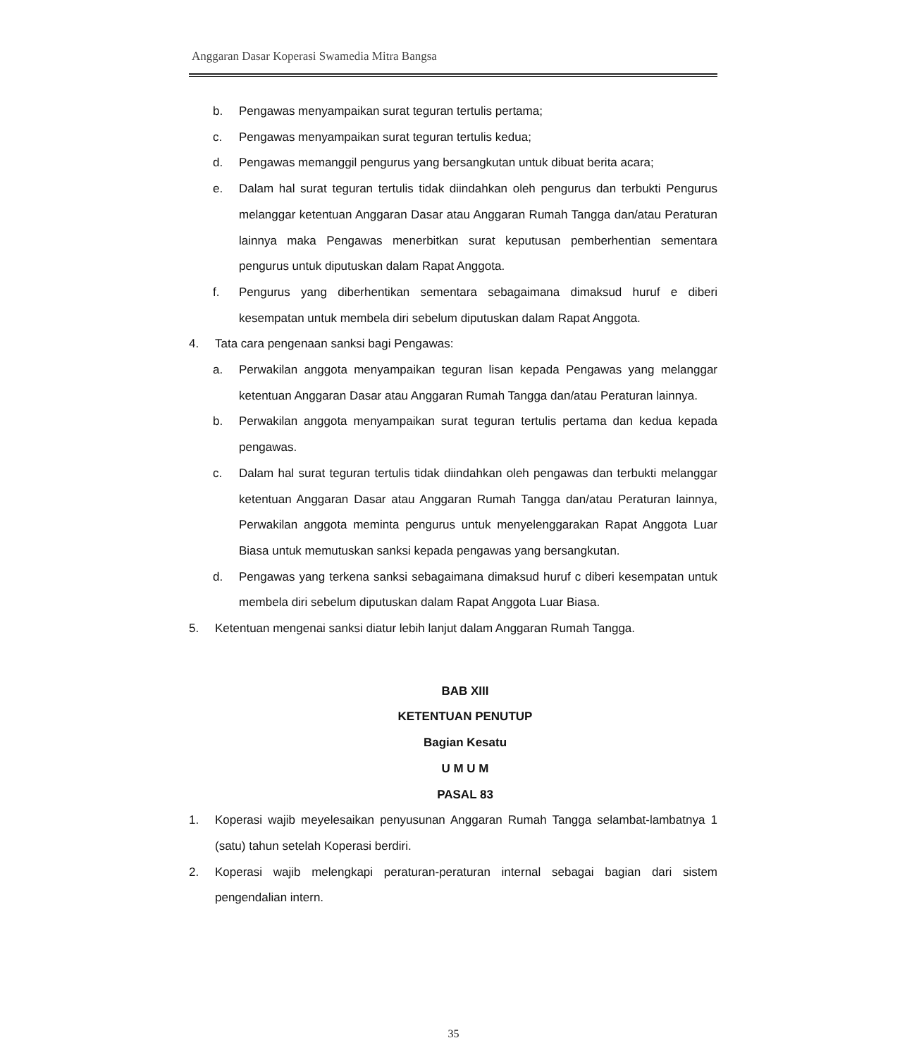Anggaran Dasar Koperasi Swamedia Mitra Bangsa
b. Pengawas menyampaikan surat teguran tertulis pertama;
c. Pengawas menyampaikan surat teguran tertulis kedua;
d. Pengawas memanggil pengurus yang bersangkutan untuk dibuat berita acara;
e. Dalam hal surat teguran tertulis tidak diindahkan oleh pengurus dan terbukti Pengurus melanggar ketentuan Anggaran Dasar atau Anggaran Rumah Tangga dan/atau Peraturan lainnya maka Pengawas menerbitkan surat keputusan pemberhentian sementara pengurus untuk diputuskan dalam Rapat Anggota.
f. Pengurus yang diberhentikan sementara sebagaimana dimaksud huruf e diberi kesempatan untuk membela diri sebelum diputuskan dalam Rapat Anggota.
4. Tata cara pengenaan sanksi bagi Pengawas:
a. Perwakilan anggota menyampaikan teguran lisan kepada Pengawas yang melanggar ketentuan Anggaran Dasar atau Anggaran Rumah Tangga dan/atau Peraturan lainnya.
b. Perwakilan anggota menyampaikan surat teguran tertulis pertama dan kedua kepada pengawas.
c. Dalam hal surat teguran tertulis tidak diindahkan oleh pengawas dan terbukti melanggar ketentuan Anggaran Dasar atau Anggaran Rumah Tangga dan/atau Peraturan lainnya, Perwakilan anggota meminta pengurus untuk menyelenggarakan Rapat Anggota Luar Biasa untuk memutuskan sanksi kepada pengawas yang bersangkutan.
d. Pengawas yang terkena sanksi sebagaimana dimaksud huruf c diberi kesempatan untuk membela diri sebelum diputuskan dalam Rapat Anggota Luar Biasa.
5. Ketentuan mengenai sanksi diatur lebih lanjut dalam Anggaran Rumah Tangga.
BAB XIII
KETENTUAN PENUTUP
Bagian Kesatu
U M U M
PASAL 83
1. Koperasi wajib meyelesaikan penyusunan Anggaran Rumah Tangga selambat-lambatnya 1 (satu) tahun setelah Koperasi berdiri.
2. Koperasi wajib melengkapi peraturan-peraturan internal sebagai bagian dari sistem pengendalian intern.
35